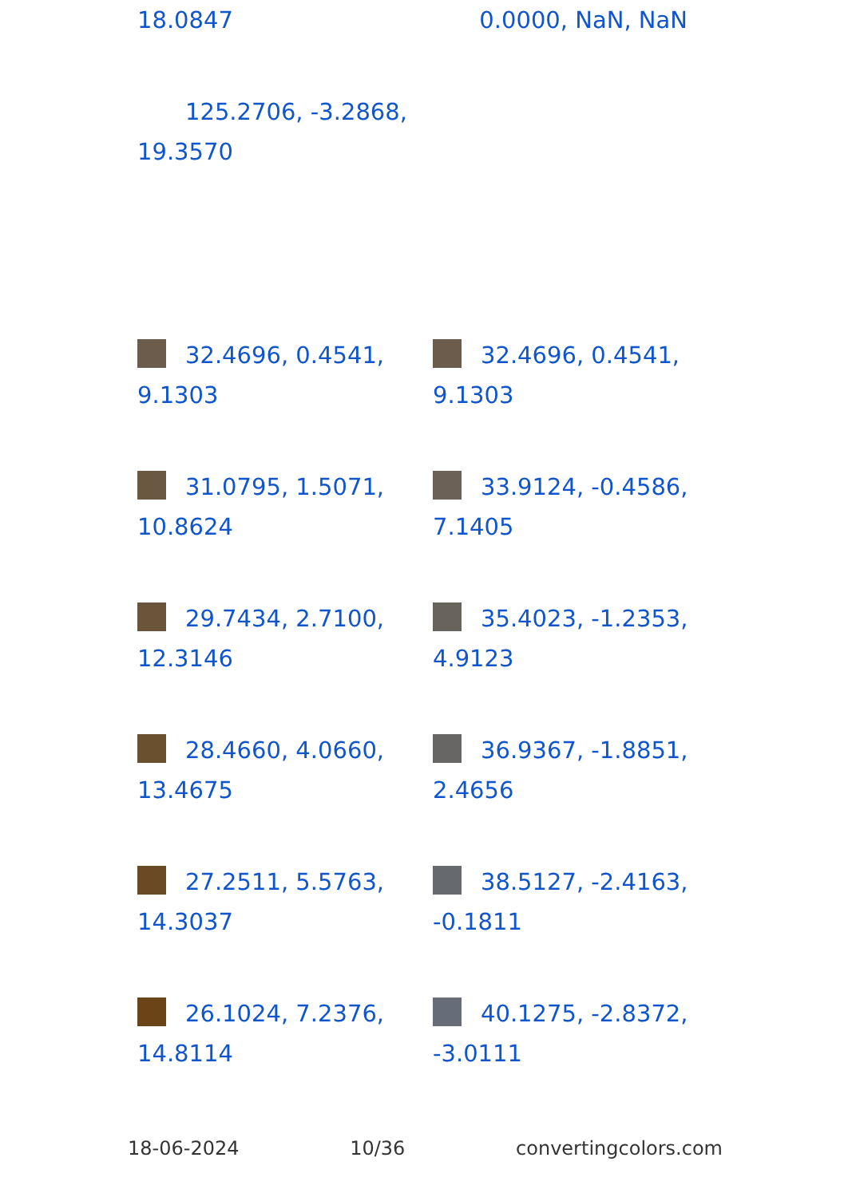18.0847 0.0000, NaN, NaN
125.2706, -3.2868, 19.3570
32.4696, 0.4541, 9.1303
32.4696, 0.4541, 9.1303
31.0795, 1.5071, 10.8624
33.9124, -0.4586, 7.1405
29.7434, 2.7100, 12.3146
35.4023, -1.2353, 4.9123
28.4660, 4.0660, 13.4675
36.9367, -1.8851, 2.4656
27.2511, 5.5763, 14.3037
38.5127, -2.4163, -0.1811
26.1024, 7.2376, 14.8114
40.1275, -2.8372, -3.0111
18-06-2024 10/36 convertingcolors.com